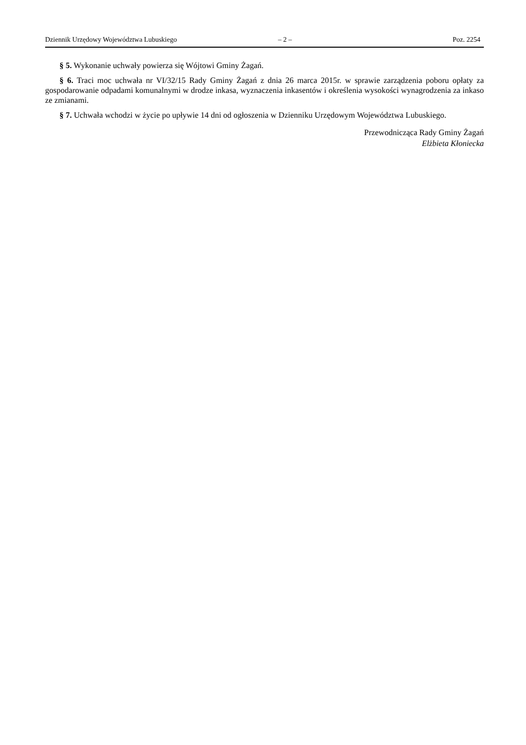Dziennik Urzędowy Województwa Lubuskiego – 2 – Poz. 2254
§ 5. Wykonanie uchwały powierza się Wójtowi Gminy Żagań.
§ 6. Traci moc uchwała nr VI/32/15 Rady Gminy Żagań z dnia 26 marca 2015r. w sprawie zarządzenia poboru opłaty za gospodarowanie odpadami komunalnymi w drodze inkasa, wyznaczenia inkasentów i określenia wysokości wynagrodzenia za inkaso ze zmianami.
§ 7. Uchwała wchodzi w życie po upływie 14 dni od ogłoszenia w Dzienniku Urzędowym Województwa Lubuskiego.
Przewodnicząca Rady Gminy Żagań
Elżbieta Kłoniecka